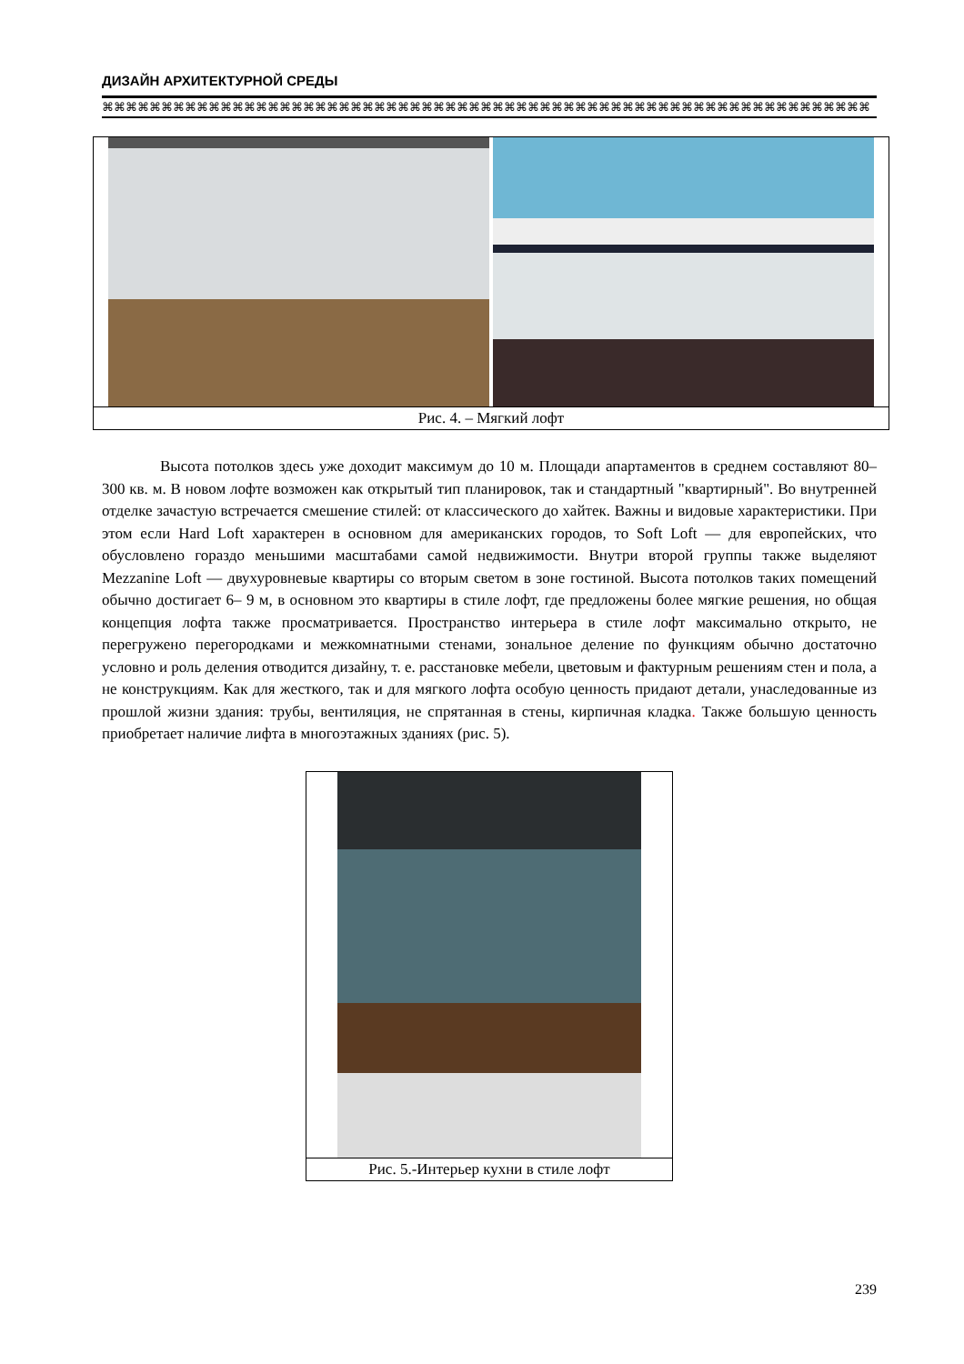ДИЗАЙН АРХИТЕКТУРНОЙ СРЕДЫ
⌘⌘⌘⌘⌘⌘⌘⌘⌘⌘⌘⌘⌘⌘⌘⌘⌘⌘⌘⌘⌘⌘⌘⌘⌘⌘⌘⌘⌘⌘⌘⌘⌘⌘⌘⌘⌘⌘⌘⌘⌘⌘⌘⌘⌘⌘⌘⌘⌘⌘⌘⌘⌘⌘⌘⌘⌘⌘⌘⌘⌘⌘⌘⌘⌘
Рис. 4. – Мягкий лофт
Высота потолков здесь уже доходит максимум до 10 м. Площади апартаментов в среднем составляют 80–300 кв. м. В новом лофте возможен как открытый тип планировок, так и стандартный "квартирный". Во внутренней отделке зачастую встречается смешение стилей: от классического до хайтек. Важны и видовые характеристики. При этом если Hard Loft характерен в основном для американских городов, то Soft Loft — для европейских, что обусловлено гораздо меньшими масштабами самой недвижимости. Внутри второй группы также выделяют Mezzanine Loft — двухуровневые квартиры со вторым светом в зоне гостиной. Высота потолков таких помещений обычно достигает 6– 9 м, в основном это квартиры в стиле лофт, где предложены более мягкие решения, но общая концепция лофта также просматривается. Пространство интерьера в стиле лофт максимально открыто, не перегружено перегородками и межкомнатными стенами, зональное деление по функциям обычно достаточно условно и роль деления отводится дизайну, т. е. расстановке мебели, цветовым и фактурным решениям стен и пола, а не конструкциям. Как для жесткого, так и для мягкого лофта особую ценность придают детали, унаследованные из прошлой жизни здания: трубы, вентиляция, не спрятанная в стены, кирпичная кладка. Также большую ценность приобретает наличие лифта в многоэтажных зданиях (рис. 5).
Рис. 5.-Интерьер кухни в стиле лофт
239